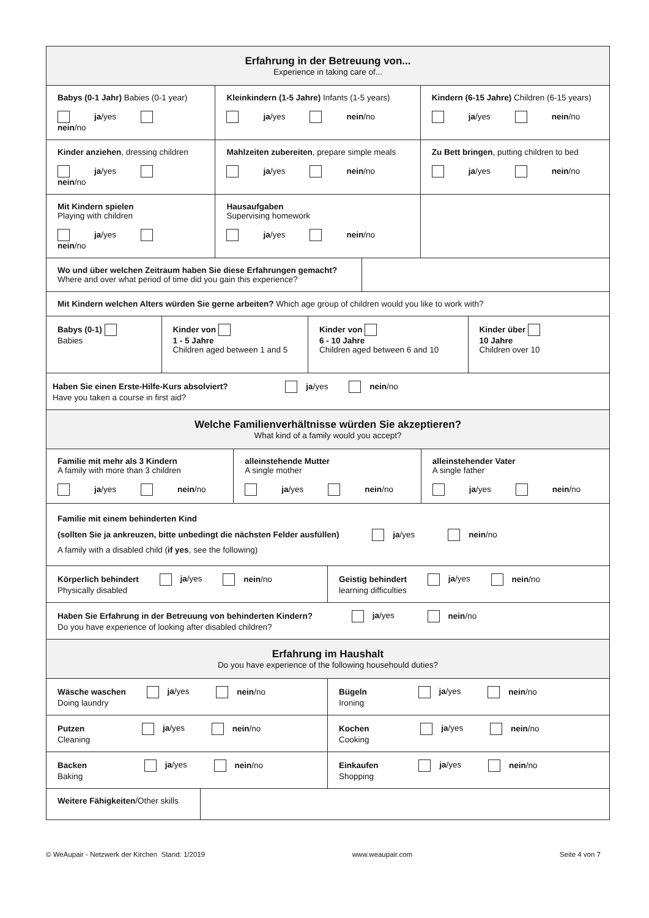Erfahrung in der Betreuung von...
Experience in taking care of...
Babys (0-1 Jahr) Babies (0-1 year)
ja/yes nein/no
Kleinkindern (1-5 Jahre) Infants (1-5 years)
ja/yes nein/no
Kindern (6-15 Jahre) Children (6-15 years)
ja/yes nein/no
Kinder anziehen, dressing children
ja/yes nein/no
Mahlzeiten zubereiten, prepare simple meals
ja/yes nein/no
Zu Bett bringen, putting children to bed
ja/yes nein/no
Mit Kindern spielen
Playing with children
ja/yes nein/no
Hausaufgaben
Supervising homework
ja/yes nein/no
Wo und über welchen Zeitraum haben Sie diese Erfahrungen gemacht?
Where and over what period of time did you gain this experience?
Mit Kindern welchen Alters würden Sie gerne arbeiten? Which age group of children would you like to work with?
Babys (0-1)
Babies
Kinder von
1 - 5 Jahre
Children aged between 1 and 5
Kinder von
6 - 10 Jahre
Children aged between 6 and 10
Kinder über
10 Jahre
Children over 10
Haben Sie einen Erste-Hilfe-Kurs absolviert? ja/yes nein/no
Have you taken a course in first aid?
Welche Familienverhältnisse würden Sie akzeptieren?
What kind of a family would you accept?
Familie mit mehr als 3 Kindern
A family with more than 3 children
ja/yes nein/no
alleinstehende Mutter
A single mother
ja/yes nein/no
alleinstehender Vater
A single father
ja/yes nein/no
Familie mit einem behinderten Kind
(sollten Sie ja ankreuzen, bitte unbedingt die nächsten Felder ausfüllen) ja/yes nein/no
A family with a disabled child (if yes, see the following)
Körperlich behindert ja/yes nein/no
Physically disabled
Geistig behindert ja/yes nein/no
learning difficulties
Haben Sie Erfahrung in der Betreuung von behinderten Kindern? ja/yes nein/no
Do you have experience of looking after disabled children?
Erfahrung im Haushalt
Do you have experience of the following househould duties?
Wäsche waschen ja/yes nein/no
Doing laundry
Bügeln ja/yes nein/no
Ironing
Putzen ja/yes nein/no
Cleaning
Kochen ja/yes nein/no
Cooking
Backen ja/yes nein/no
Baking
Einkaufen ja/yes nein/no
Shopping
Weitere Fähigkeiten/Other skills
© WeAupair - Netzwerk der Kirchen Stand: 1/2019 www.weaupair.com Seite 4 von 7